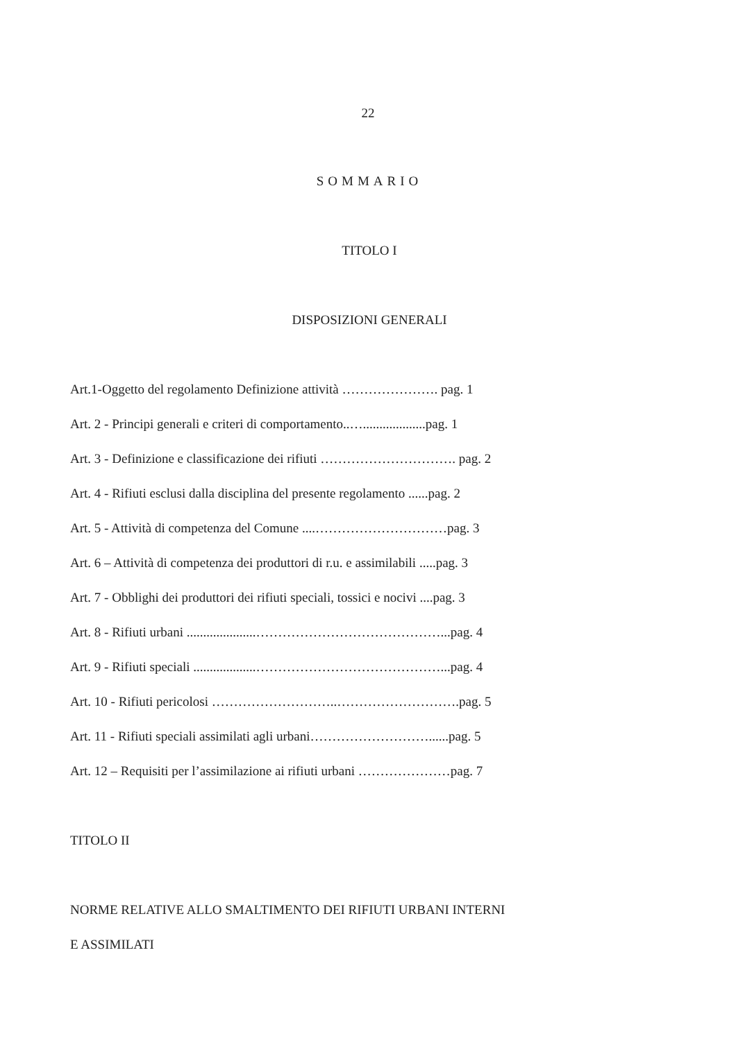22
SOMMARIO
TITOLO I
DISPOSIZIONI GENERALI
Art.1-Oggetto del regolamento Definizione attività …………………. pag. 1
Art. 2 - Principi generali e criteri di comportamento..…...................pag. 1
Art. 3 - Definizione e classificazione dei rifiuti …………………………. pag. 2
Art. 4 - Rifiuti esclusi dalla disciplina del presente regolamento ......pag. 2
Art. 5 - Attività di competenza del Comune ....…………………………pag. 3
Art. 6 – Attività di competenza dei produttori di r.u. e assimilabili .....pag. 3
Art. 7 - Obblighi dei produttori dei rifiuti speciali, tossici e nocivi ....pag. 3
Art. 8 - Rifiuti urbani .....................……………………………………...pag. 4
Art. 9 - Rifiuti speciali ...................……………………………………...pag. 4
Art. 10 - Rifiuti pericolosi ………………………..……………………….pag. 5
Art. 11 - Rifiuti speciali assimilati agli urbani………………………......pag. 5
Art. 12 – Requisiti per l’assimilazione ai rifiuti urbani …………………pag. 7
TITOLO II
NORME RELATIVE ALLO SMALTIMENTO DEI RIFIUTI URBANI INTERNI
E ASSIMILATI